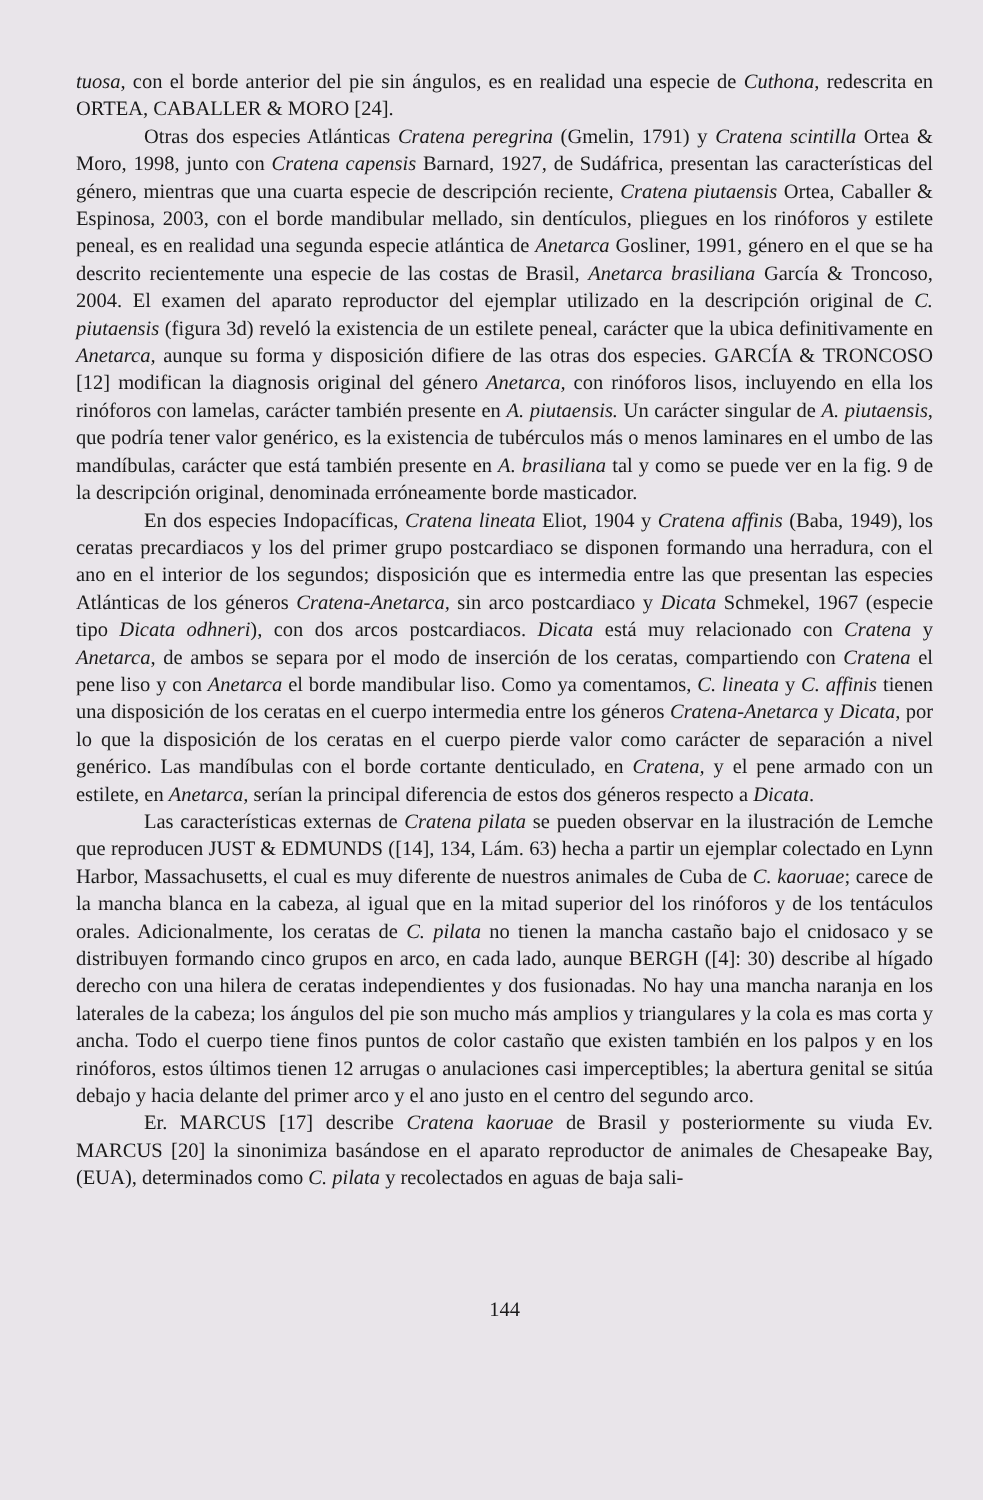tuosa, con el borde anterior del pie sin ángulos, es en realidad una especie de Cuthona, redescrita en ORTEA, CABALLER & MORO [24].
Otras dos especies Atlánticas Cratena peregrina (Gmelin, 1791) y Cratena scintilla Ortea & Moro, 1998, junto con Cratena capensis Barnard, 1927, de Sudáfrica, presentan las características del género, mientras que una cuarta especie de descripción reciente, Cratena piutaensis Ortea, Caballer & Espinosa, 2003, con el borde mandibular mellado, sin dentículos, pliegues en los rinóforos y estilete peneal, es en realidad una segunda especie atlántica de Anetarca Gosliner, 1991, género en el que se ha descrito recientemente una especie de las costas de Brasil, Anetarca brasiliana García & Troncoso, 2004. El examen del aparato reproductor del ejemplar utilizado en la descripción original de C. piutaensis (figura 3d) reveló la existencia de un estilete peneal, carácter que la ubica definitivamente en Anetarca, aunque su forma y disposición difiere de las otras dos especies. GARCÍA & TRONCOSO [12] modifican la diagnosis original del género Anetarca, con rinóforos lisos, incluyendo en ella los rinóforos con lamelas, carácter también presente en A. piutaensis. Un carácter singular de A. piutaensis, que podría tener valor genérico, es la existencia de tubérculos más o menos laminares en el umbo de las mandíbulas, carácter que está también presente en A. brasiliana tal y como se puede ver en la fig. 9 de la descripción original, denominada erróneamente borde masticador.
En dos especies Indopacíficas, Cratena lineata Eliot, 1904 y Cratena affinis (Baba, 1949), los ceratas precardiacos y los del primer grupo postcardiaco se disponen formando una herradura, con el ano en el interior de los segundos; disposición que es intermedia entre las que presentan las especies Atlánticas de los géneros Cratena-Anetarca, sin arco postcardiaco y Dicata Schmekel, 1967 (especie tipo Dicata odhneri), con dos arcos postcardiacos. Dicata está muy relacionado con Cratena y Anetarca, de ambos se separa por el modo de inserción de los ceratas, compartiendo con Cratena el pene liso y con Anetarca el borde mandibular liso. Como ya comentamos, C. lineata y C. affinis tienen una disposición de los ceratas en el cuerpo intermedia entre los géneros Cratena-Anetarca y Dicata, por lo que la disposición de los ceratas en el cuerpo pierde valor como carácter de separación a nivel genérico. Las mandíbulas con el borde cortante denticulado, en Cratena, y el pene armado con un estilete, en Anetarca, serían la principal diferencia de estos dos géneros respecto a Dicata.
Las características externas de Cratena pilata se pueden observar en la ilustración de Lemche que reproducen JUST & EDMUNDS ([14], 134, Lám. 63) hecha a partir un ejemplar colectado en Lynn Harbor, Massachusetts, el cual es muy diferente de nuestros animales de Cuba de C. kaoruae; carece de la mancha blanca en la cabeza, al igual que en la mitad superior del los rinóforos y de los tentáculos orales. Adicionalmente, los ceratas de C. pilata no tienen la mancha castaño bajo el cnidosaco y se distribuyen formando cinco grupos en arco, en cada lado, aunque BERGH ([4]: 30) describe al hígado derecho con una hilera de ceratas independientes y dos fusionadas. No hay una mancha naranja en los laterales de la cabeza; los ángulos del pie son mucho más amplios y triangulares y la cola es mas corta y ancha. Todo el cuerpo tiene finos puntos de color castaño que existen también en los palpos y en los rinóforos, estos últimos tienen 12 arrugas o anulaciones casi imperceptibles; la abertura genital se sitúa debajo y hacia delante del primer arco y el ano justo en el centro del segundo arco.
Er. MARCUS [17] describe Cratena kaoruae de Brasil y posteriormente su viuda Ev. MARCUS [20] la sinonimiza basándose en el aparato reproductor de animales de Chesapeake Bay, (EUA), determinados como C. pilata y recolectados en aguas de baja sali-
144